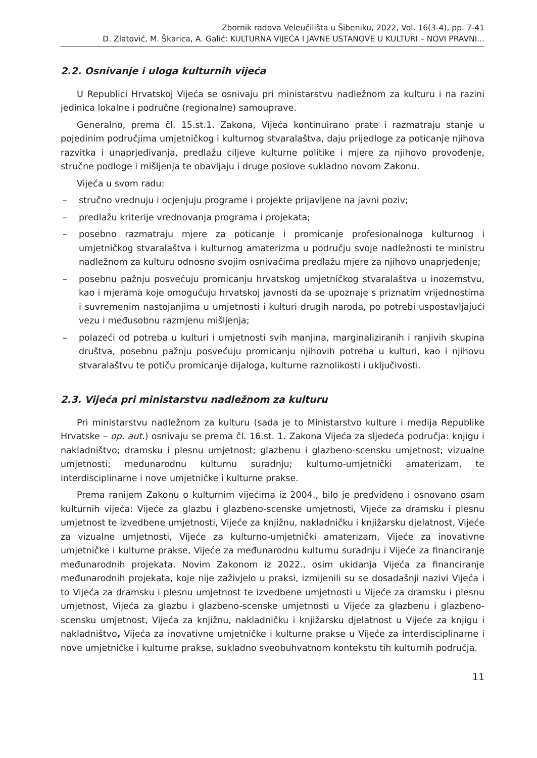Zbornik radova Veleučilišta u Šibeniku, 2022, Vol. 16(3-4), pp. 7-41
D. Zlatović, M. Škarica, A. Galić: KULTURNA VIJEĆA I JAVNE USTANOVE U KULTURI – NOVI PRAVNI...
2.2. Osnivanje i uloga kulturnih vijeća
U Republici Hrvatskoj Vijeća se osnivaju pri ministarstvu nadležnom za kulturu i na razini jedinica lokalne i područne (regionalne) samouprave.
Generalno, prema čl. 15.st.1. Zakona, Vijeća kontinuirano prate i razmatraju stanje u pojedinim područjima umjetničkog i kulturnog stvaralaštva, daju prijedloge za poticanje njihova razvitka i unaprjeđivanja, predlažu ciljeve kulturne politike i mjere za njihovo provođenje, stručne podloge i mišljenja te obavljaju i druge poslove sukladno novom Zakonu.
Vijeća u svom radu:
– stručno vrednuju i ocjenjuju programe i projekte prijavljene na javni poziv;
– predlažu kriterije vrednovanja programa i projekata;
– posebno razmatraju mjere za poticanje i promicanje profesionalnoga kulturnog i umjetničkog stvaralaštva i kulturnog amaterizma u području svoje nadležnosti te ministru nadležnom za kulturu odnosno svojim osnivačima predlažu mjere za njihovo unaprjeđenje;
– posebnu pažnju posvećuju promicanju hrvatskog umjetničkog stvaralaštva u inozemstvu, kao i mjerama koje omogućuju hrvatskoj javnosti da se upoznaje s priznatim vrijednostima i suvremenim nastojanjima u umjetnosti i kulturi drugih naroda, po potrebi uspostavljajući vezu i međusobnu razmjenu mišljenja;
– polazeći od potreba u kulturi i umjetnosti svih manjina, marginaliziranih i ranjivih skupina društva, posebnu pažnju posvećuju promicanju njihovih potreba u kulturi, kao i njihovu stvaralaštvu te potiču promicanje dijaloga, kulturne raznolikosti i uključivosti.
2.3. Vijeća pri ministarstvu nadležnom za kulturu
Pri ministarstvu nadležnom za kulturu (sada je to Ministarstvo kulture i medija Republike Hrvatske – op. aut.) osnivaju se prema čl. 16.st. 1. Zakona Vijeća za sljedeća područja: knjigu i nakladništvo; dramsku i plesnu umjetnost; glazbenu i glazbeno-scensku umjetnost; vizualne umjetnosti; međunarodnu kulturnu suradnju; kulturno-umjetnički amaterizam, te interdisciplinarne i nove umjetničke i kulturne prakse.
Prema ranijem Zakonu o kulturnim vijećima iz 2004., bilo je predviđeno i osnovano osam kulturnih vijeća: Vijeće za glazbu i glazbeno-scenske umjetnosti, Vijeće za dramsku i plesnu umjetnost te izvedbene umjetnosti, Vijeće za knjižnu, nakladničku i knjižarsku djelatnost, Vijeće za vizualne umjetnosti, Vijeće za kulturno-umjetnički amaterizam, Vijeće za inovativne umjetničke i kulturne prakse, Vijeće za međunarodnu kulturnu suradnju i Vijeće za financiranje međunarodnih projekata. Novim Zakonom iz 2022., osim ukidanja Vijeća za financiranje međunarodnih projekata, koje nije zaživjelo u praksi, izmijenili su se dosadašnji nazivi Vijeća i to Vijeća za dramsku i plesnu umjetnost te izvedbene umjetnosti u Vijeće za dramsku i plesnu umjetnost, Vijeća za glazbu i glazbeno-scenske umjetnosti u Vijeće za glazbenu i glazbeno-scensku umjetnost, Vijeća za knjižnu, nakladničku i knjižarsku djelatnost u Vijeće za knjigu i nakladništvo, Vijeća za inovativne umjetničke i kulturne prakse u Vijeće za interdisciplinarne i nove umjetničke i kulturne prakse, sukladno sveobuhvatnom kontekstu tih kulturnih područja.
11